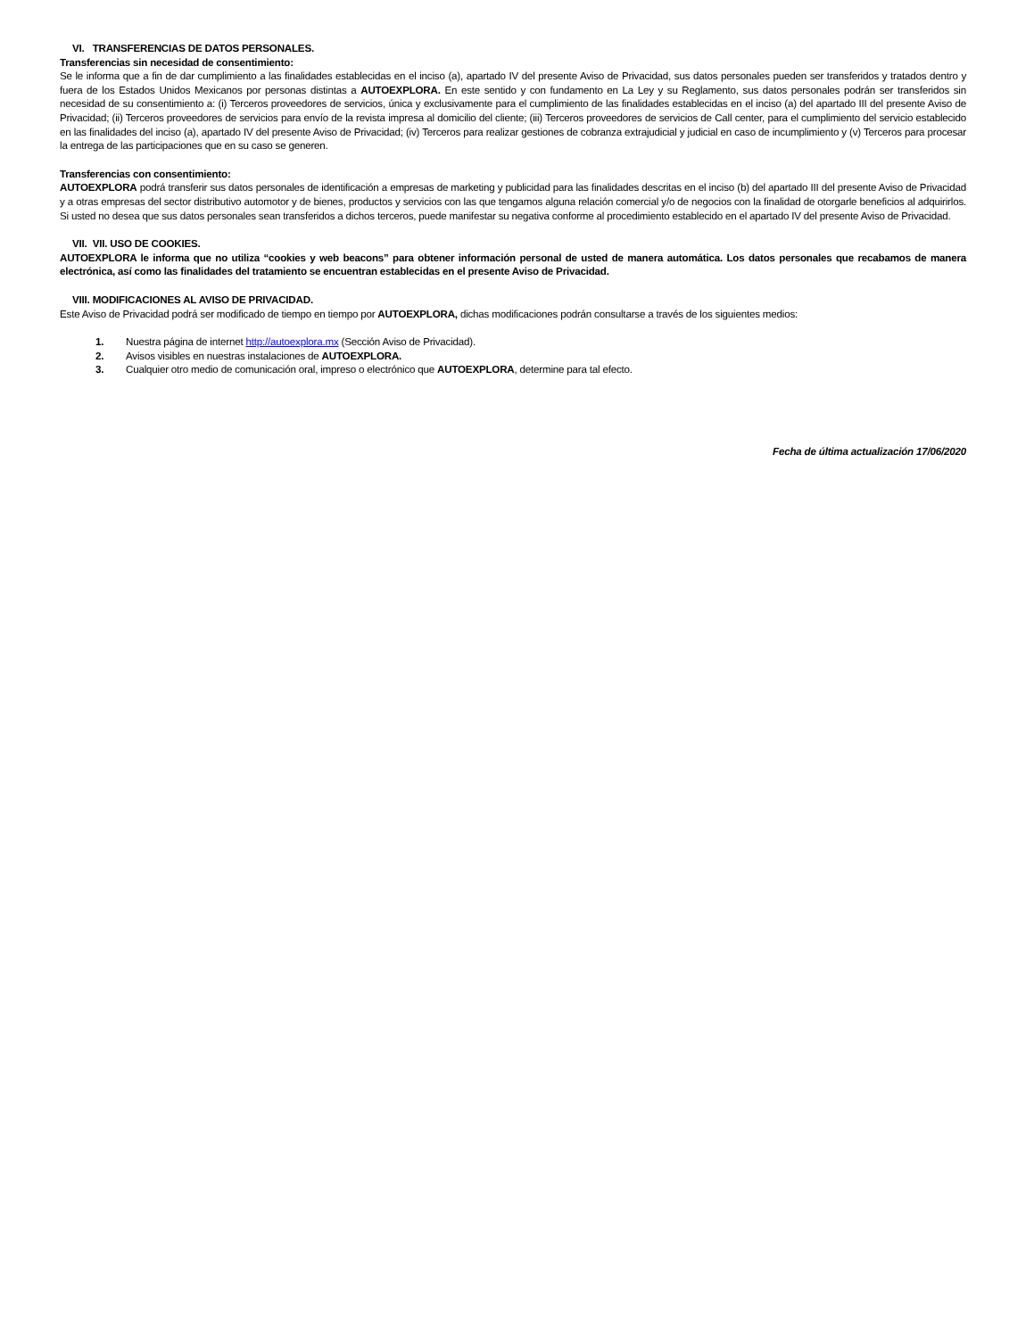VI. TRANSFERENCIAS DE DATOS PERSONALES.
Transferencias sin necesidad de consentimiento:
Se le informa que a fin de dar cumplimiento a las finalidades establecidas en el inciso (a), apartado IV del presente Aviso de Privacidad, sus datos personales pueden ser transferidos y tratados dentro y fuera de los Estados Unidos Mexicanos por personas distintas a AUTOEXPLORA. En este sentido y con fundamento en La Ley y su Reglamento, sus datos personales podrán ser transferidos sin necesidad de su consentimiento a: (i) Terceros proveedores de servicios, única y exclusivamente para el cumplimiento de las finalidades establecidas en el inciso (a) del apartado III del presente Aviso de Privacidad; (ii) Terceros proveedores de servicios para envío de la revista impresa al domicilio del cliente; (iii) Terceros proveedores de servicios de Call center, para el cumplimiento del servicio establecido en las finalidades del inciso (a), apartado IV del presente Aviso de Privacidad; (iv) Terceros para realizar gestiones de cobranza extrajudicial y judicial en caso de incumplimiento y (v) Terceros para procesar la entrega de las participaciones que en su caso se generen.
Transferencias con consentimiento:
AUTOEXPLORA podrá transferir sus datos personales de identificación a empresas de marketing y publicidad para las finalidades descritas en el inciso (b) del apartado III del presente Aviso de Privacidad y a otras empresas del sector distributivo automotor y de bienes, productos y servicios con las que tengamos alguna relación comercial y/o de negocios con la finalidad de otorgarle beneficios al adquirirlos. Si usted no desea que sus datos personales sean transferidos a dichos terceros, puede manifestar su negativa conforme al procedimiento establecido en el apartado IV del presente Aviso de Privacidad.
VII. VII. USO DE COOKIES.
AUTOEXPLORA le informa que no utiliza “cookies y web beacons” para obtener información personal de usted de manera automática. Los datos personales que recabamos de manera electrónica, así como las finalidades del tratamiento se encuentran establecidas en el presente Aviso de Privacidad.
VIII. MODIFICACIONES AL AVISO DE PRIVACIDAD.
Este Aviso de Privacidad podrá ser modificado de tiempo en tiempo por AUTOEXPLORA, dichas modificaciones podrán consultarse a través de los siguientes medios:
1. Nuestra página de internet http://autoexplora.mx (Sección Aviso de Privacidad).
2. Avisos visibles en nuestras instalaciones de AUTOEXPLORA.
3. Cualquier otro medio de comunicación oral, impreso o electrónico que AUTOEXPLORA, determine para tal efecto.
Fecha de última actualización 17/06/2020